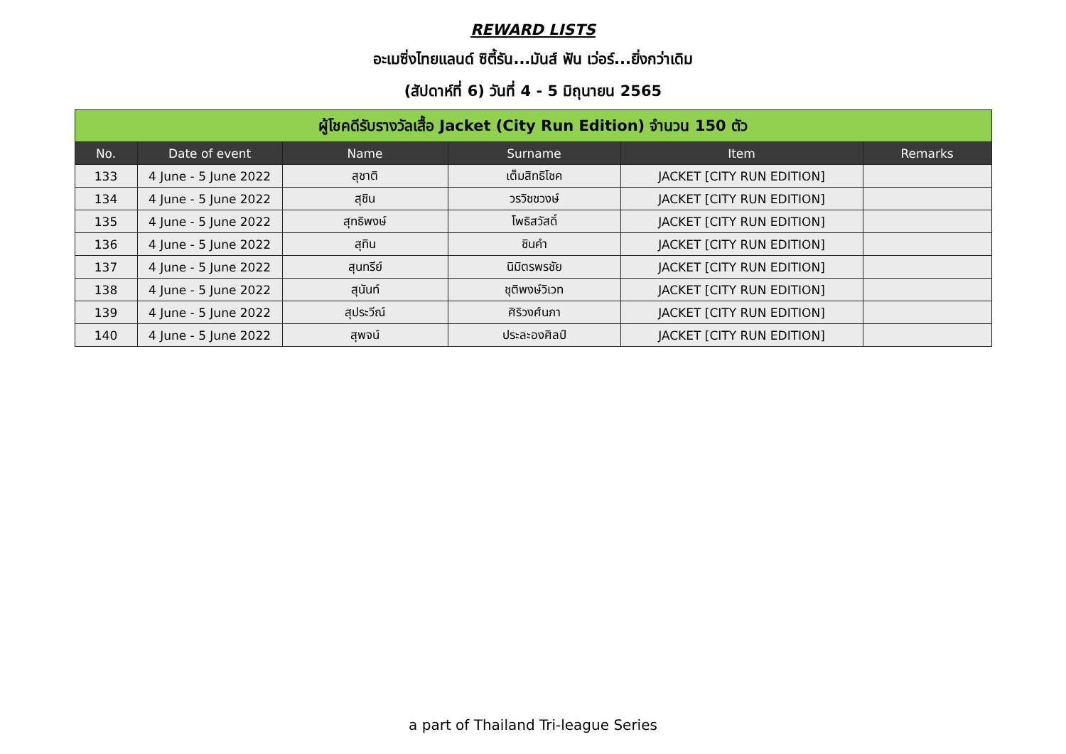REWARD LISTS
อะเมซิ่งไทยแลนด์ ซิตี้รัน...มันส์ ฟัน เว่อร์...ยิ่งกว่าเดิม
(สัปดาห์ที่ 6) วันที่ 4 - 5 มิถุนายน 2565
| ผู้โชคดีรับรางวัลเสื้อ Jacket (City Run Edition) จำนวน 150 ตัว | | | | | |
| --- | --- | --- | --- | --- | --- |
| No. | Date of event | Name | Surname | Item | Remarks |
| 133 | 4 June - 5 June 2022 | สุชาติ | เต็มสิทธิโชค | JACKET [CITY RUN EDITION] | |
| 134 | 4 June - 5 June 2022 | สุชิน | วรวิชชวงษ์ | JACKET [CITY RUN EDITION] | |
| 135 | 4 June - 5 June 2022 | สุทธิพงษ์ | โพธิสวัสดิ์ | JACKET [CITY RUN EDITION] | |
| 136 | 4 June - 5 June 2022 | สุทิน | ชินคำ | JACKET [CITY RUN EDITION] | |
| 137 | 4 June - 5 June 2022 | สุนทรีย์ | นิมิตรพรชัย | JACKET [CITY RUN EDITION] | |
| 138 | 4 June - 5 June 2022 | สุนันท์ | ชุติพงษ์วิเวท | JACKET [CITY RUN EDITION] | |
| 139 | 4 June - 5 June 2022 | สุประวีณ์ | ศิริวงศ์นภา | JACKET [CITY RUN EDITION] | |
| 140 | 4 June - 5 June 2022 | สุพจน์ | ประละองศิลป์ | JACKET [CITY RUN EDITION] | |
a part of Thailand Tri-league Series